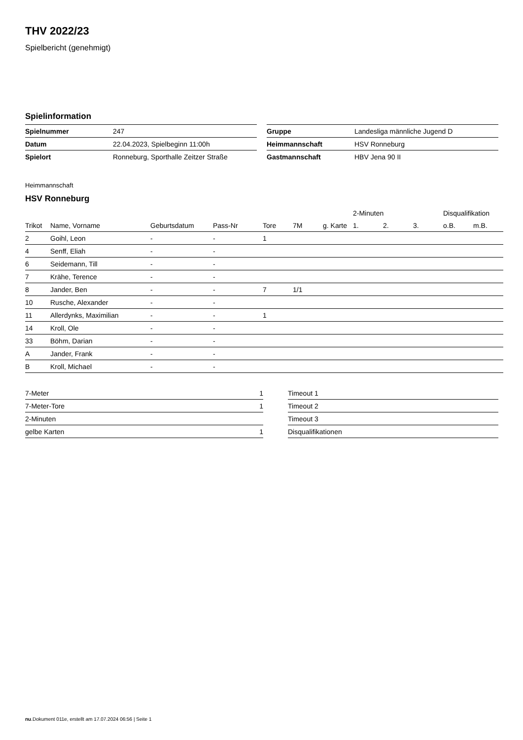THV 2022/23
Spielbericht (genehmigt)
Spielinformation
| Spielnummer | 247 |
| Datum | 22.04.2023, Spielbeginn 11:00h |
| Spielort | Ronneburg, Sporthalle Zeitzer Straße |
| Gruppe | Landesliga männliche Jugend D |
| Heimmannschaft | HSV Ronneburg |
| Gastmannschaft | HBV Jena 90 II |
Heimmannschaft
HSV Ronneburg
| | | | | | | | | 2-Minuten | | | Disqualifikation | |
| --- | --- | --- | --- | --- | --- | --- | --- | --- | --- | --- | --- | --- |
| Trikot | Name, Vorname | Geburtsdatum | Pass-Nr | Tore | 7M | g. Karte | | 1. | 2. | 3. | o.B. | m.B. |
| 2 | Goihl, Leon | - | - | 1 | | | | | | | | |
| 4 | Senff, Eliah | - | - | | | | | | | | | |
| 6 | Seidemann, Till | - | - | | | | | | | | | |
| 7 | Krähe, Terence | - | - | | | | | | | | | |
| 8 | Jander, Ben | - | - | 7 | 1/1 | | | | | | | |
| 10 | Rusche, Alexander | - | - | | | | | | | | | |
| 11 | Allerdynks, Maximilian | - | - | 1 | | | | | | | | |
| 14 | Kroll, Ole | - | - | | | | | | | | | |
| 33 | Böhm, Darian | - | - | | | | | | | | | |
| A | Jander, Frank | - | - | | | | | | | | | |
| B | Kroll, Michael | - | - | | | | | | | | | |
| 7-Meter | 1 |
| 7-Meter-Tore | 1 |
| 2-Minuten | |
| gelbe Karten | 1 |
| Timeout 1 |
| Timeout 2 |
| Timeout 3 |
| Disqualifikationen |
nu.Dokument 011e, erstellt am 17.07.2024 06:56 | Seite 1